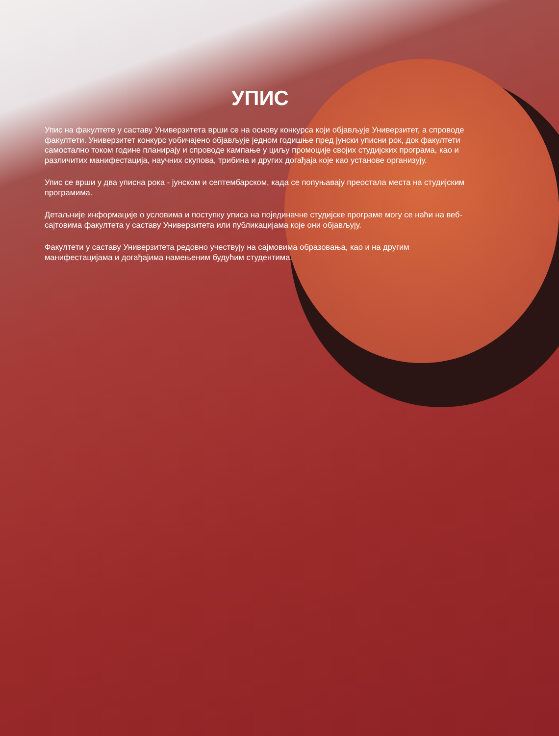УПИС
Упис на факултете у саставу Универзитета врши се на основу конкурса који објављује Универзитет, а спроводе факултети. Универзитет конкурс уобичајено објављује једном годишње пред јунски уписни рок, док факултети самостално током године планирају и спроводе кампање у циљу промоције својих студијских програма, као и различитих манифестација, научних скупова, трибина и других догађаја које као установе организују.
Упис се врши у два уписна рока - јунском и септембарском, када се попуњавају преостала места на студијским програмима.
Детаљније информације о условима и поступку уписа на појединачне студијске програме могу се наћи на веб- сајтовима факултета у саставу Универзитета или публикацијама које они објављују.
Факултети у саставу Универзитета редовно учествују на сајмовима образовања, као и на другим манифестацијама и догађајима намењеним будућим студентима.